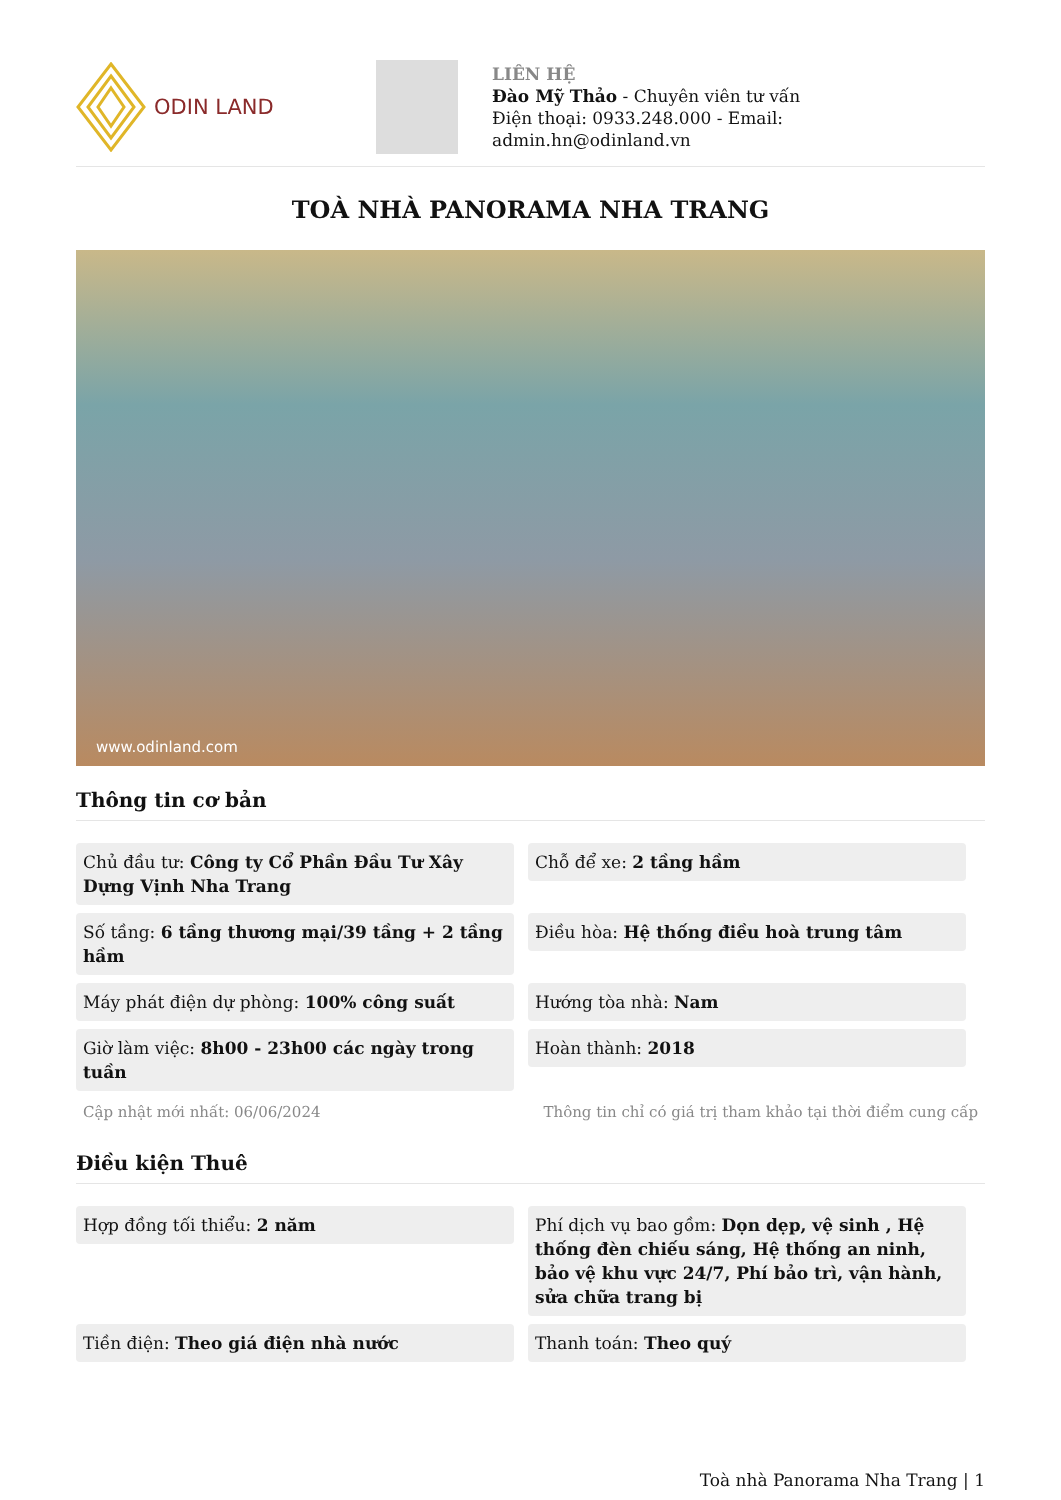ODIN LAND
LIÊN HỆ
Đào Mỹ Thảo - Chuyên viên tư vấn
Điện thoại: 0933.248.000 - Email:
admin.hn@odinland.vn
TOÀ NHÀ PANORAMA NHA TRANG
www.odinland.com
Thông tin cơ bản
Chủ đầu tư: Công ty Cổ Phần Đầu Tư Xây Dựng Vịnh Nha Trang
Chỗ để xe: 2 tầng hầm
Số tầng: 6 tầng thương mại/39 tầng + 2 tầng hầm
Điều hòa: Hệ thống điều hoà trung tâm
Máy phát điện dự phòng: 100% công suất
Hướng tòa nhà: Nam
Giờ làm việc: 8h00 - 23h00 các ngày trong tuần
Hoàn thành: 2018
Cập nhật mới nhất: 06/06/2024 Thông tin chỉ có giá trị tham khảo tại thời điểm cung cấp
Điều kiện Thuê
Hợp đồng tối thiểu: 2 năm
Phí dịch vụ bao gồm: Dọn dẹp, vệ sinh , Hệ thống đèn chiếu sáng, Hệ thống an ninh, bảo vệ khu vực 24/7, Phí bảo trì, vận hành, sửa chữa trang bị
Tiền điện: Theo giá điện nhà nước
Thanh toán: Theo quý
Toà nhà Panorama Nha Trang | 1